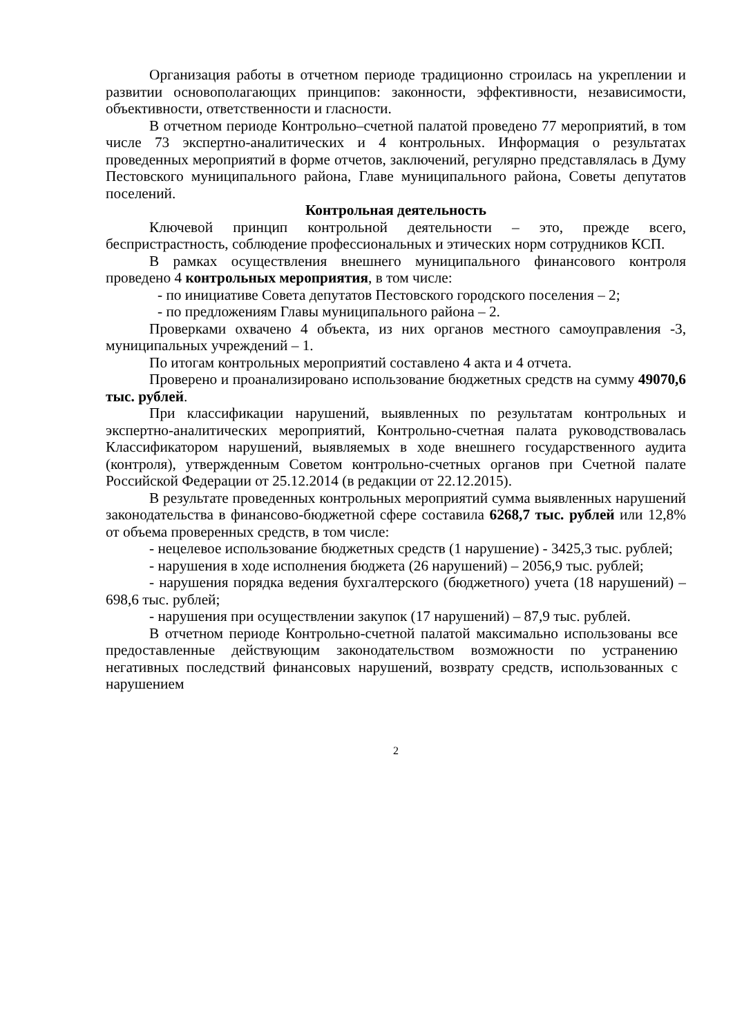Организация работы в отчетном периоде традиционно строилась на укреплении и развитии основополагающих принципов: законности, эффективности, независимости, объективности, ответственности и гласности.
В отчетном периоде Контрольно–счетной палатой проведено 77 мероприятий, в том числе 73 экспертно-аналитических и 4 контрольных. Информация о результатах проведенных мероприятий в форме отчетов, заключений, регулярно представлялась в Думу Пестовского муниципального района, Главе муниципального района, Советы депутатов поселений.
Контрольная деятельность
Ключевой принцип контрольной деятельности – это, прежде всего, беспристрастность, соблюдение профессиональных и этических норм сотрудников КСП.
В рамках осуществления внешнего муниципального финансового контроля проведено 4 контрольных мероприятия, в том числе:
- по инициативе Совета депутатов Пестовского городского поселения – 2;
- по предложениям Главы муниципального района – 2.
Проверками охвачено 4 объекта, из них органов местного самоуправления -3, муниципальных учреждений – 1.
По итогам контрольных мероприятий составлено 4 акта и 4 отчета.
Проверено и проанализировано использование бюджетных средств на сумму 49070,6 тыс. рублей.
При классификации нарушений, выявленных по результатам контрольных и экспертно-аналитических мероприятий, Контрольно-счетная палата руководствовалась Классификатором нарушений, выявляемых в ходе внешнего государственного аудита (контроля), утвержденным Советом контрольно-счетных органов при Счетной палате Российской Федерации от 25.12.2014 (в редакции от 22.12.2015).
В результате проведенных контрольных мероприятий сумма выявленных нарушений законодательства в финансово-бюджетной сфере составила 6268,7 тыс. рублей или 12,8% от объема проверенных средств, в том числе:
- нецелевое использование бюджетных средств (1 нарушение) - 3425,3 тыс. рублей;
- нарушения в ходе исполнения бюджета (26 нарушений) – 2056,9 тыс. рублей;
- нарушения порядка ведения бухгалтерского (бюджетного) учета (18 нарушений) –698,6 тыс. рублей;
- нарушения при осуществлении закупок (17 нарушений) – 87,9 тыс. рублей.
В отчетном периоде Контрольно-счетной палатой максимально использованы все предоставленные действующим законодательством возможности по устранению негативных последствий финансовых нарушений, возврату средств, использованных с нарушением
2